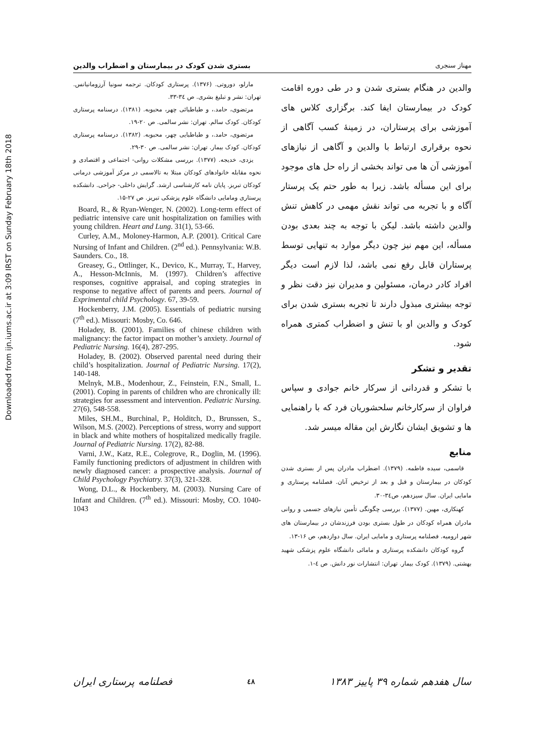Downloaded from ijn.iums.ac.ir at 3:09 IRST on Sunday February 18th 2018
مهناز سنجری بستری شدن کودک در بیمارستان و اضطراب والدین
والدین در هنگام بستری شدن و در طی دوره اقامت کودک در بیمارستان ایفا کند. برگزاری کلاس های آموزشی برای پرستاران، در زمینهٔ کسب آگاهی از نحوه برقراری ارتباط با والدین و آگاهی از نیازهای آموزشی آن ها می تواند بخشی از راه حل های موجود برای این مسأله باشد. زیرا به طور حتم یک پرستار آگاه و با تجربه می تواند نقش مهمی در کاهش تنش والدین داشته باشد. لیکن با توجه به چند بعدی بودن مسأله، این مهم نیز چون دیگر موارد به تنهایی توسط پرستاران قابل رفع نمی باشد، لذا لازم است دیگر افراد کادر درمان، مسئولین و مدیران نیز دقت نظر و توجه بیشتری مبذول دارند تا تجربه بستری شدن برای کودک و والدین او با تنش و اضطراب کمتری همراه شود.
تقدیر و تشکر
با تشکر و قدردانی از سرکار خانم جوادی و سپاس فراوان از سرکارخانم سلحشوریان فرد که با راهنمایی ها و تشویق ایشان نگارش این مقاله میسر شد.
منابع
قاسمی، سیده فاطمه. (۱۳۷۹). اضطراب مادران پس از بستری شدن کودکان در بیمارستان و قبل و بعد از ترخیص آنان. فصلنامه پرستاری و مامایی ایران. سال سیزدهم، ص۳٤-۳۰.
کهنکاری، مهین. (۱۳۷۷). بررسی چگونگی تأمین نیازهای جسمی و روانی مادران همراه کودکان در طول بستری بودن فرزندشان در بیمارستان های شهر ارومیه. فصلنامه پرستاری و مامایی ایران. سال دوازدهم، ص ۱۶-۱۳.
گروه کودکان دانشکده پرستاری و مامائی دانشگاه علوم پزشکی شهید بهشتی. (۱۳۷۹). کودک بیمار. تهران: انتشارات نور دانش. ص ٤-۱.
مارلو، دوروتی. (۱۳۷۶). پرستاری کودکان. ترجمه سونیا آرزومانیانس. تهران: نشر و تبلیغ بشری. ص ۳٤-۳۳.
مرتضوی، حامد.، و طباطبائی چهر، محبوبه. (۱۳۸۱). درسنامه پرستاری کودکان. کودک سالم. تهران: نشر سالمی. ص ۲۰-۱۹.
مرتضوی، حامد.، و طباطبایی چهر، محبوبه. (۱۳۸۲). درسنامه پرستاری کودکان. کودک بیمار. تهران: نشر سالمی. ص ۳۰-۲۹.
یزدی، خدیجه. (۱۳۷۷). بررسی مشکلات روانی- اجتماعی و اقتصادی و نحوه مقابله خانوادهای کودکان مبتلا به تالاسمی در مرکز آموزشی درمانی کودکان تبریز. پایان نامه کارشناسی ارشد. گرایش داخلی- جراحی. دانشکده پرستاری ومامایی دانشگاه علوم پزشکی تبریز. ص ۲۷-۱۵.
Board, R., & Ryan-Wenger, N. (2002). Long-term effect of pediatric intensive care unit hospitalization on families with young children. Heart and Lung. 31(1), 53-66.
Curley, A.M., Moloney-Harmon, A.P. (2001). Critical Care Nursing of Infant and Children. (2<sup>nd</sup> ed.). Pennsylvania: W.B. Saunders. Co., 18.
Greasey, G., Ottlinger, K., Devico, K., Murray, T., Harvey, A., Hesson-McInnis, M. (1997). Children’s affective responses, cognitive appraisal, and coping strategies in response to negative affect of parents and peers. Journal of Exprimental child Psychology. 67, 39-59.
Hockenberry, J.M. (2005). Essentials of pediatric nursing (7<sup>th</sup> ed.). Missouri: Mosby, Co. 646.
Holadey, B. (2001). Families of chinese children with malignancy: the factor impact on mother’s anxiety. Journal of Pediatric Nursing. 16(4), 287-295.
Holadey, B. (2002). Observed parental need during their child’s hospitalization. Journal of Pediatric Nursing. 17(2), 140-148.
Melnyk, M.B., Modenhour, Z., Feinstein, F.N., Small, L. (2001). Coping in parents of children who are chronically ill: strategies for assessment and intervention. Pediatric Nursing. 27(6), 548-558.
Miles, SH.M., Burchinal, P., Holditch, D., Brunssen, S., Wilson, M.S. (2002). Perceptions of stress, worry and support in black and white mothers of hospitalized medically fragile. Journal of Pediatric Nursing. 17(2), 82-88.
Varni, J.W., Katz, R.E., Colegrove, R., Doglin, M. (1996). Family functioning predictors of adjustment in children with newly diagnosed cancer: a prospective analysis. Journal of Child Psychology Psychiatry. 37(3), 321-328.
Wong, D.L., & Hockenbery, M. (2003). Nursing Care of Infant and Children. (7<sup>th</sup> ed.). Missouri: Mosby, CO. 1040-1043
سال هفدهم شماره ۳۹ پاییز ۱۳۸۳ ٤٨ فصلنامه پرستاری ایران